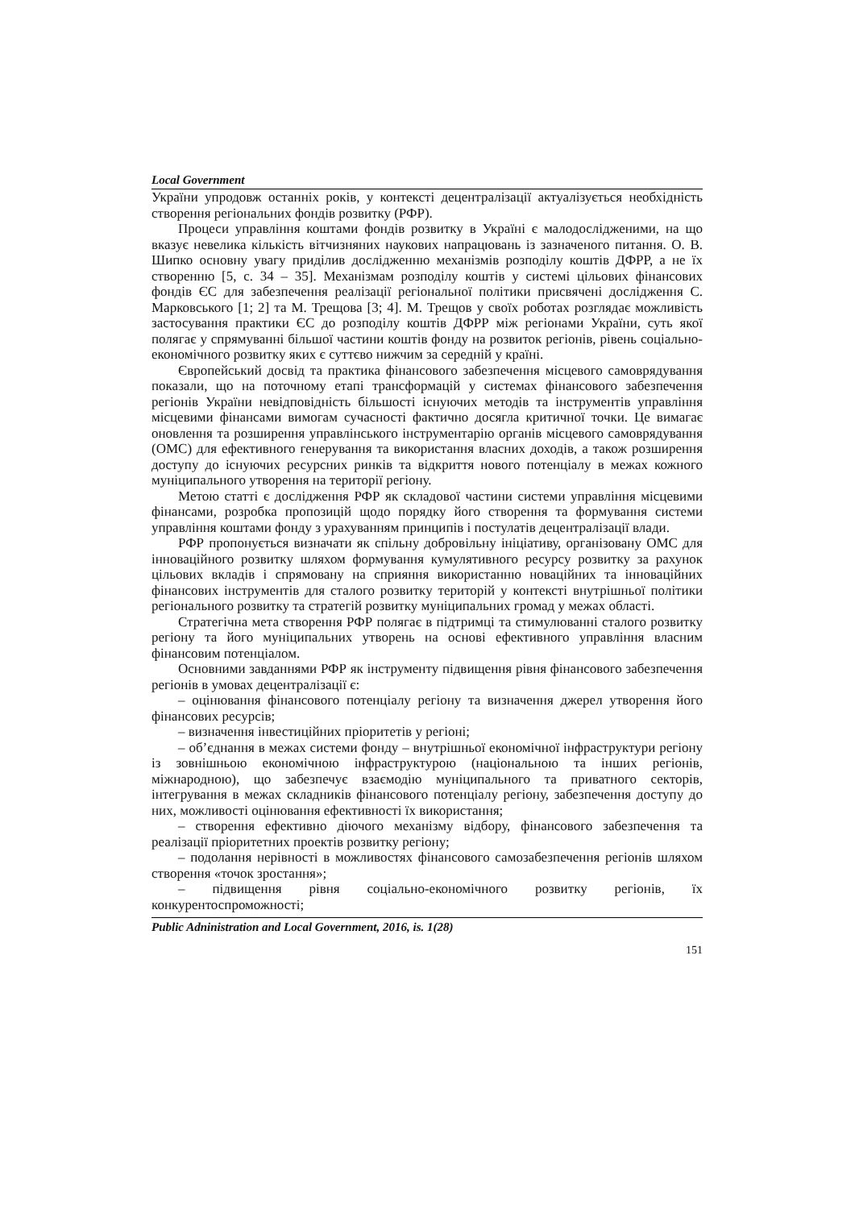Local Government
України упродовж останніх років, у контексті децентралізації актуалізується необхідність створення регіональних фондів розвитку (РФР).
Процеси управління коштами фондів розвитку в Україні є малодослідженими, на що вказує невелика кількість вітчизняних наукових напрацювань із зазначеного питання. О. В. Шипко основну увагу приділив дослідженню механізмів розподілу коштів ДФРР, а не їх створенню [5, с. 34 – 35]. Механізмам розподілу коштів у системі цільових фінансових фондів ЄС для забезпечення реалізації регіональної політики присвячені дослідження С. Марковського [1; 2] та М. Трещова [3; 4]. М. Трещов у своїх роботах розглядає можливість застосування практики ЄС до розподілу коштів ДФРР між регіонами України, суть якої полягає у спрямуванні більшої частини коштів фонду на розвиток регіонів, рівень соціально-економічного розвитку яких є суттєво нижчим за середній у країні.
Європейський досвід та практика фінансового забезпечення місцевого самоврядування показали, що на поточному етапі трансформацій у системах фінансового забезпечення регіонів України невідповідність більшості існуючих методів та інструментів управління місцевими фінансами вимогам сучасності фактично досягла критичної точки. Це вимагає оновлення та розширення управлінського інструментарію органів місцевого самоврядування (ОМС) для ефективного генерування та використання власних доходів, а також розширення доступу до існуючих ресурсних ринків та відкриття нового потенціалу в межах кожного муніципального утворення на території регіону.
Метою статті є дослідження РФР як складової частини системи управління місцевими фінансами, розробка пропозицій щодо порядку його створення та формування системи управління коштами фонду з урахуванням принципів і постулатів децентралізації влади.
РФР пропонується визначати як спільну добровільну ініціативу, організовану ОМС для інноваційного розвитку шляхом формування кумулятивного ресурсу розвитку за рахунок цільових вкладів і спрямовану на сприяння використанню новаційних та інноваційних фінансових інструментів для сталого розвитку територій у контексті внутрішньої політики регіонального розвитку та стратегій розвитку муніципальних громад у межах області.
Стратегічна мета створення РФР полягає в підтримці та стимулюванні сталого розвитку регіону та його муніципальних утворень на основі ефективного управління власним фінансовим потенціалом.
Основними завданнями РФР як інструменту підвищення рівня фінансового забезпечення регіонів в умовах децентралізації є:
– оцінювання фінансового потенціалу регіону та визначення джерел утворення його фінансових ресурсів;
– визначення інвестиційних пріоритетів у регіоні;
– об’єднання в межах системи фонду – внутрішньої економічної інфраструктури регіону із зовнішньою економічною інфраструктурою (національною та інших регіонів, міжнародною), що забезпечує взаємодію муніципального та приватного секторів, інтегрування в межах складників фінансового потенціалу регіону, забезпечення доступу до них, можливості оцінювання ефективності їх використання;
– створення ефективно діючого механізму відбору, фінансового забезпечення та реалізації пріоритетних проектів розвитку регіону;
– подолання нерівності в можливостях фінансового самозабезпечення регіонів шляхом створення «точок зростання»;
– підвищення рівня соціально-економічного розвитку регіонів, їх конкурентоспроможності;
Public Adninistration and Local Government, 2016, is. 1(28)
151